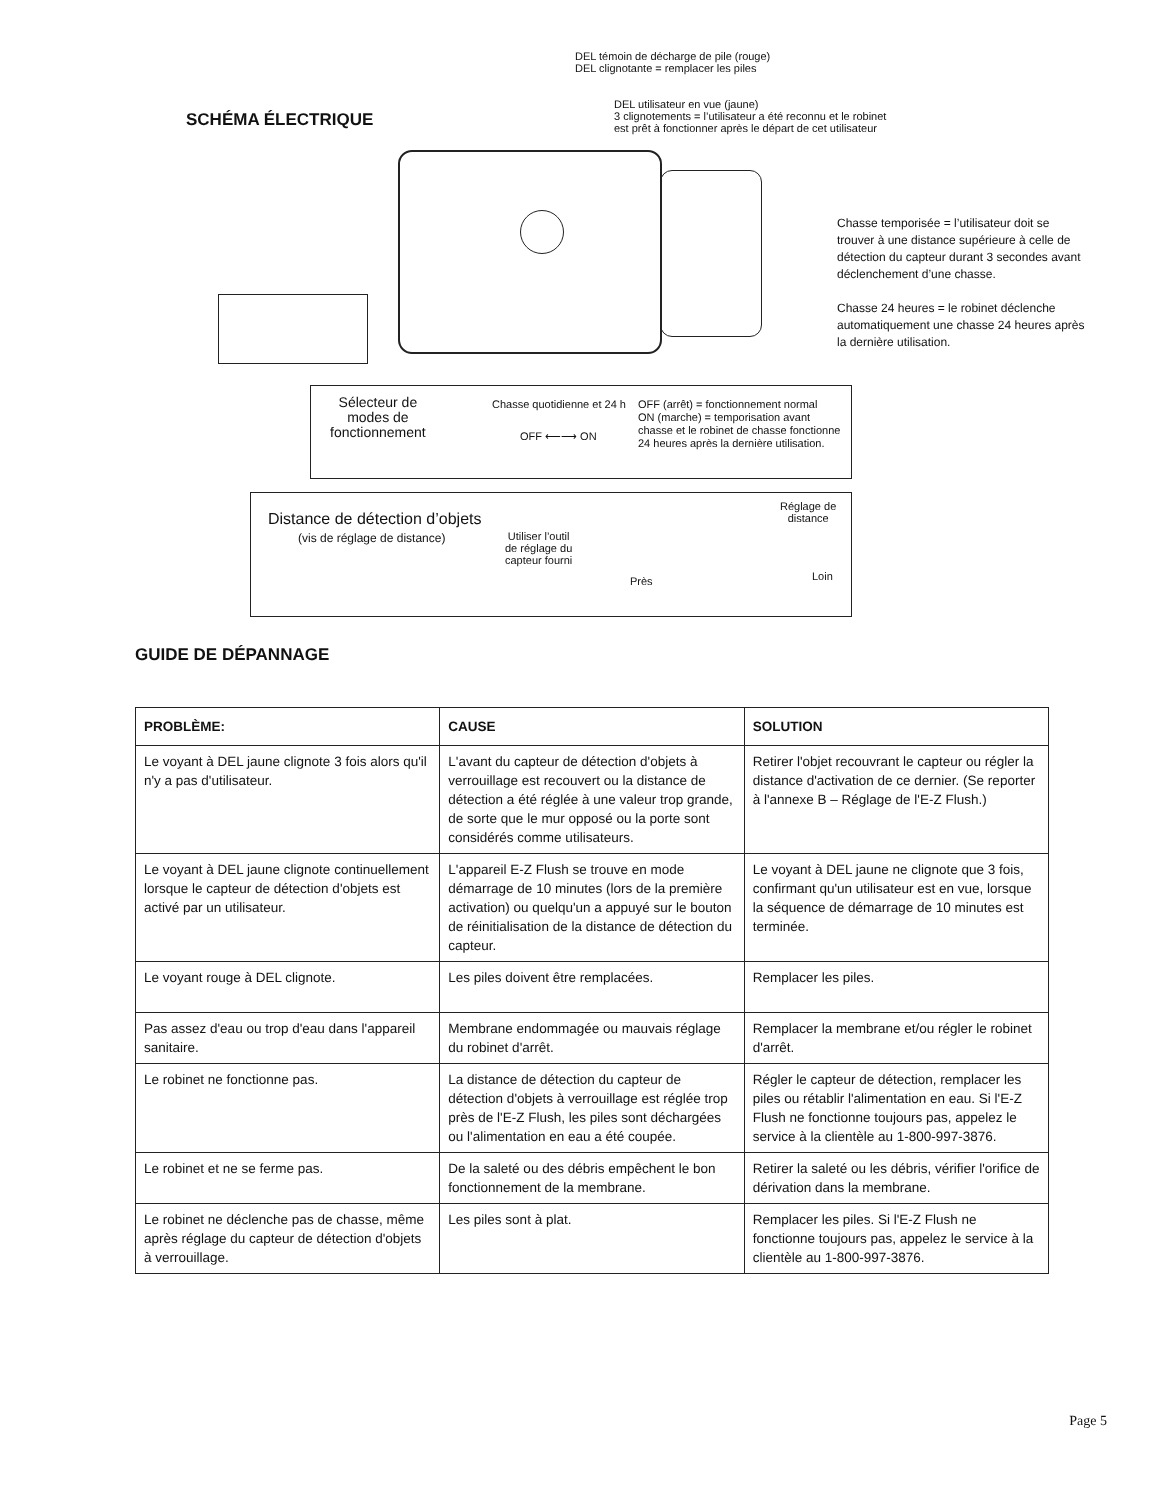DEL témoin de décharge de pile (rouge)
DEL clignotante = remplacer les piles
DEL utilisateur en vue (jaune)
3 clignotements = l’utilisateur a été reconnu et le robinet
est prêt à fonctionner après le départ de cet utilisateur
SCHÉMA ÉLECTRIQUE
Chasse temporisée = l’utilisateur doit se trouver à une distance supérieure à celle de détection du capteur durant 3 secondes avant déclenchement d’une chasse.
Chasse 24 heures = le robinet déclenche automatiquement une chasse 24 heures après la dernière utilisation.
Sélecteur de
modes de
fonctionnement
Chasse quotidienne et 24 h
OFF ⟵⟶ ON
OFF (arrêt) = fonctionnement normal
ON (marche) = temporisation avant
chasse et le robinet de chasse fonctionne
24 heures après la dernière utilisation.
Distance de détection d’objets
(vis de réglage de distance)
Utiliser l’outil
de réglage du
capteur fourni
Réglage de
distance
Près Loin
GUIDE DE DÉPANNAGE
| PROBLÈME: | CAUSE | SOLUTION |
| --- | --- | --- |
| Le voyant à DEL jaune clignote 3 fois alors qu'il n'y a pas d'utilisateur. | L'avant du capteur de détection d'objets à verrouillage est recouvert ou la distance de détection a été réglée à une valeur trop grande, de sorte que le mur opposé ou la porte sont considérés comme utilisateurs. | Retirer l'objet recouvrant le capteur ou régler la distance d'activation de ce dernier. (Se reporter à l'annexe B – Réglage de l'E-Z Flush.) |
| Le voyant à DEL jaune clignote continuellement lorsque le capteur de détection d'objets est activé par un utilisateur. | L'appareil E-Z Flush se trouve en mode démarrage de 10 minutes (lors de la première activation) ou quelqu'un a appuyé sur le bouton de réinitialisation de la distance de détection du capteur. | Le voyant à DEL jaune ne clignote que 3 fois, confirmant qu'un utilisateur est en vue, lorsque la séquence de démarrage de 10 minutes est terminée. |
| Le voyant rouge à DEL clignote. | Les piles doivent être remplacées. | Remplacer les piles. |
| Pas assez d'eau ou trop d'eau dans l'appareil sanitaire. | Membrane endommagée ou mauvais réglage du robinet d'arrêt. | Remplacer la membrane et/ou régler le robinet d'arrêt. |
| Le robinet ne fonctionne pas. | La distance de détection du capteur de détection d'objets à verrouillage est réglée trop près de l'E-Z Flush, les piles sont déchargées ou l'alimentation en eau a été coupée. | Régler le capteur de détection, remplacer les piles ou rétablir l'alimentation en eau. Si l'E-Z Flush ne fonctionne toujours pas, appelez le service à la clientèle au 1-800-997-3876. |
| Le robinet et ne se ferme pas. | De la saleté ou des débris empêchent le bon fonctionnement de la membrane. | Retirer la saleté ou les débris, vérifier l'orifice de dérivation dans la membrane. |
| Le robinet ne déclenche pas de chasse, même après réglage du capteur de détection d'objets à verrouillage. | Les piles sont à plat. | Remplacer les piles. Si l'E-Z Flush ne fonctionne toujours pas, appelez le service à la clientèle au 1-800-997-3876. |
Page 5